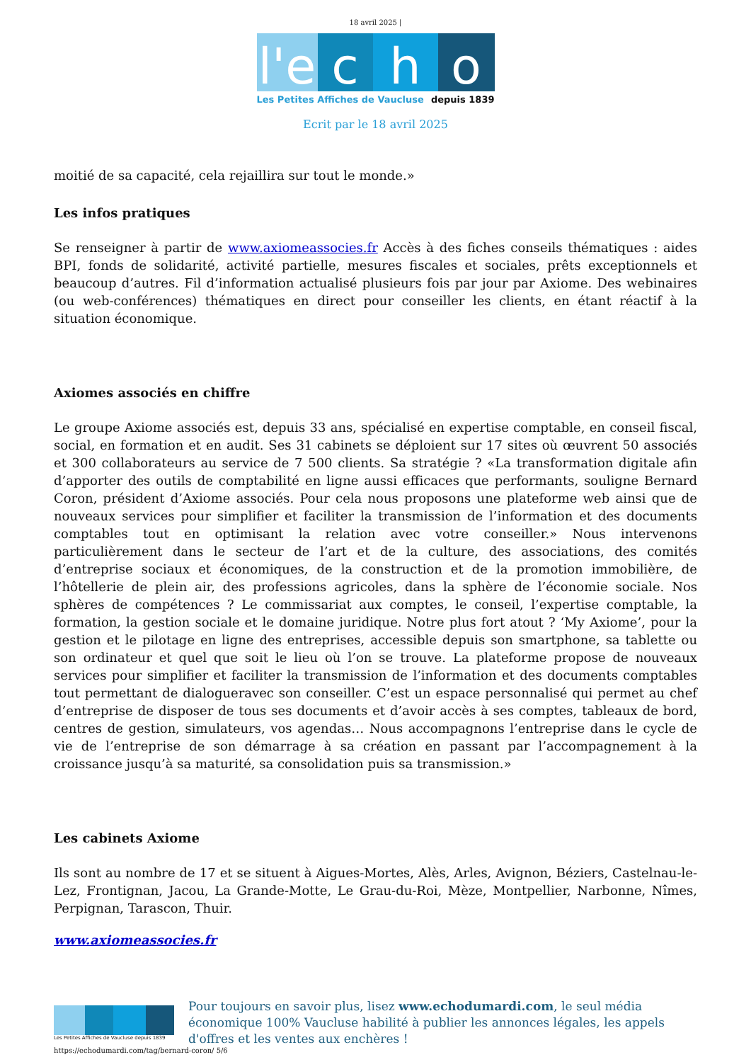18 avril 2025 |
l'e
c h o
Les Petites Affiches de Vaucluse depuis 1839
Ecrit par le 18 avril 2025
moitié de sa capacité, cela rejaillira sur tout le monde.»
Les infos pratiques
Se renseigner à partir de www.axiomeassocies.fr Accès à des fiches conseils thématiques : aides BPI, fonds de solidarité, activité partielle, mesures fiscales et sociales, prêts exceptionnels et beaucoup d’autres. Fil d’information actualisé plusieurs fois par jour par Axiome. Des webinaires (ou web-conférences) thématiques en direct pour conseiller les clients, en étant réactif à la situation économique.
Axiomes associés en chiffre
Le groupe Axiome associés est, depuis 33 ans, spécialisé en expertise comptable, en conseil fiscal, social, en formation et en audit. Ses 31 cabinets se déploient sur 17 sites où œuvrent 50 associés et 300 collaborateurs au service de 7 500 clients. Sa stratégie ? «La transformation digitale afin d’apporter des outils de comptabilité en ligne aussi efficaces que performants, souligne Bernard Coron, président d’Axiome associés. Pour cela nous proposons une plateforme web ainsi que de nouveaux services pour simplifier et faciliter la transmission de l’information et des documents comptables tout en optimisant la relation avec votre conseiller.» Nous intervenons particulièrement dans le secteur de l’art et de la culture, des associations, des comités d’entreprise sociaux et économiques, de la construction et de la promotion immobilière, de l’hôtellerie de plein air, des professions agricoles, dans la sphère de l’économie sociale. Nos sphères de compétences ? Le commissariat aux comptes, le conseil, l’expertise comptable, la formation, la gestion sociale et le domaine juridique. Notre plus fort atout ? ‘My Axiome’, pour la gestion et le pilotage en ligne des entreprises, accessible depuis son smartphone, sa tablette ou son ordinateur et quel que soit le lieu où l’on se trouve. La plateforme propose de nouveaux services pour simplifier et faciliter la transmission de l’information et des documents comptables tout permettant de dialogueravec son conseiller. C’est un espace personnalisé qui permet au chef d’entreprise de disposer de tous ses documents et d’avoir accès à ses comptes, tableaux de bord, centres de gestion, simulateurs, vos agendas… Nous accompagnons l’entreprise dans le cycle de vie de l’entreprise de son démarrage à sa création en passant par l’accompagnement à la croissance jusqu’à sa maturité, sa consolidation puis sa transmission.»
Les cabinets Axiome
Ils sont au nombre de 17 et se situent à Aigues-Mortes, Alès, Arles, Avignon, Béziers, Castelnau-le-Lez, Frontignan, Jacou, La Grande-Motte, Le Grau-du-Roi, Mèze, Montpellier, Narbonne, Nîmes, Perpignan, Tarascon, Thuir.
www.axiomeassocies.fr
Les Petites Affiches de Vaucluse depuis 1839
Pour toujours en savoir plus, lisez www.echodumardi.com, le seul média économique 100% Vaucluse habilité à publier les annonces légales, les appels d'offres et les ventes aux enchères !
https://echodumardi.com/tag/bernard-coron/ 5/6